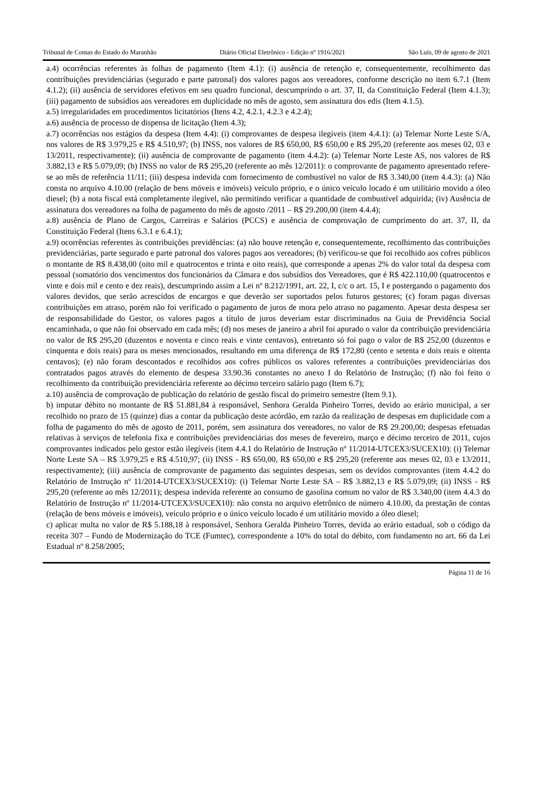Tribunal de Contas do Estado do Maranhão Diário Oficial Eletrônico - Edição nº 1916/2021 São Luís, 09 de agosto de 2021
a.4) ocorrências referentes às folhas de pagamento (Item 4.1): (i) ausência de retenção e, consequentemente, recolhimento das contribuições previdenciárias (segurado e parte patronal) dos valores pagos aos vereadores, conforme descrição no item 6.7.1 (Item 4.1.2); (ii) ausência de servidores efetivos em seu quadro funcional, descumprindo o art. 37, II, da Constituição Federal (Item 4.1.3); (iii) pagamento de subsídios aos vereadores em duplicidade no mês de agosto, sem assinatura dos edis (Item 4.1.5).
a.5) irregularidades em procedimentos licitatórios (Itens 4.2, 4.2.1, 4.2.3 e 4.2.4);
a.6) ausência de processo de dispensa de licitação (Item 4.3);
a.7) ocorrências nos estágios da despesa (Item 4.4): (i) comprovantes de despesa ilegíveis (item 4.4.1): (a) Telemar Norte Leste S/A, nos valores de R$ 3.979,25 e R$ 4.510,97; (b) INSS, nos valores de R$ 650,00, R$ 650,00 e R$ 295,20 (referente aos meses 02, 03 e 13/2011, respectivamente); (ii) ausência de comprovante de pagamento (item 4.4.2): (a) Telemar Norte Leste AS, nos valores de R$ 3.882,13 e R$ 5.079,09; (b) INSS no valor de R$ 295,20 (referente ao mês 12/2011): o comprovante de pagamento apresentado refere-se ao mês de referência 11/11; (iii) despesa indevida com fornecimento de combustível no valor de R$ 3.340,00 (item 4.4.3): (a) Não consta no arquivo 4.10.00 (relação de bens móveis e imóveis) veículo próprio, e o único veículo locado é um utilitário movido a óleo diesel; (b) a nota fiscal está completamente ilegível, não permitindo verificar a quantidade de combustível adquirida; (iv) Ausência de assinatura dos vereadores na folha de pagamento do mês de agosto /2011 – R$ 29.200,00 (item 4.4.4);
a.8) ausência de Plano de Cargos, Carreiras e Salários (PCCS) e ausência de comprovação de cumprimento do art. 37, II, da Constituição Federal (Itens 6.3.1 e 6.4.1);
a.9) ocorrências referentes às contribuições previdências: (a) não houve retenção e, consequentemente, recolhimento das contribuições previdenciárias, parte segurado e parte patronal dos valores pagos aos vereadores; (b) verificou-se que foi recolhido aos cofres públicos o montante de R$ 8.438,00 (oito mil e quatrocentos e trinta e oito reais), que corresponde a apenas 2% do valor total da despesa com pessoal (somatório dos vencimentos dos funcionários da Câmara e dos subsídios dos Vereadores, que é R$ 422.110,00 (quatrocentos e vinte e dois mil e cento e dez reais), descumprindo assim a Lei nº 8.212/1991, art. 22, I, c/c o art. 15, I e postergando o pagamento dos valores devidos, que serão acrescidos de encargos e que deverão ser suportados pelos futuros gestores; (c) foram pagas diversas contribuições em atraso, porém não foi verificado o pagamento de juros de mora pelo atraso no pagamento. Apesar desta despesa ser de responsabilidade do Gestor, os valores pagos a título de juros deveriam estar discriminados na Guia de Previdência Social encaminhada, o que não foi observado em cada mês; (d) nos meses de janeiro a abril foi apurado o valor da contribuição previdenciária no valor de R$ 295,20 (duzentos e noventa e cinco reais e vinte centavos), entretanto só foi pago o valor de R$ 252,00 (duzentos e cinquenta e dois reais) para os meses mencionados, resultando em uma diferença de R$ 172,80 (cento e setenta e dois reais e oitenta centavos); (e) não foram descontados e recolhidos aos cofres públicos os valores referentes a contribuições previdenciárias dos contratados pagos através do elemento de despesa 33.90.36 constantes no anexo I do Relatório de Instrução; (f) não foi feito o recolhimento da contribuição previdenciária referente ao décimo terceiro salário pago (Item 6.7);
a.10) ausência de comprovação de publicação do relatório de gestão fiscal do primeiro semestre (Item 9.1).
b) imputar débito no montante de R$ 51.881,84 à responsável, Senhora Geralda Pinheiro Torres, devido ao erário municipal, a ser recolhido no prazo de 15 (quinze) dias a contar da publicação deste acórdão, em razão da realização de despesas em duplicidade com a folha de pagamento do mês de agosto de 2011, porém, sem assinatura dos vereadores, no valor de R$ 29.200,00; despesas efetuadas relativas à serviços de telefonia fixa e contribuições previdenciárias dos meses de fevereiro, março e décimo terceiro de 2011, cujos comprovantes indicados pelo gestor estão ilegíveis (item 4.4.1 do Relatório de Instrução nº 11/2014-UTCEX3/SUCEX10): (i) Telemar Norte Leste SA – R$ 3.979,25 e R$ 4.510,97; (ii) INSS - R$ 650,00, R$ 650,00 e R$ 295,20 (referente aos meses 02, 03 e 13/2011, respectivamente); (iii) ausência de comprovante de pagamento das seguintes despesas, sem os devidos comprovantes (item 4.4.2 do Relatório de Instrução nº 11/2014-UTCEX3/SUCEX10): (i) Telemar Norte Leste SA – R$ 3.882,13 e R$ 5.079,09; (ii) INSS - R$ 295,20 (referente ao mês 12/2011); despesa indevida referente ao consumo de gasolina comum no valor de R$ 3.340,00 (item 4.4.3 do Relatório de Instrução nº 11/2014-UTCEX3/SUCEX10): não consta no arquivo eletrônico de número 4.10.00, da prestação de contas (relação de bens móveis e imóveis), veículo próprio e o único veículo locado é um utilitário movido a óleo diesel;
c) aplicar multa no valor de R$ 5.188,18 à responsável, Senhora Geralda Pinheiro Torres, devida ao erário estadual, sob o código da receita 307 – Fundo de Modernização do TCE (Fumtec), correspondente a 10% do total do débito, com fundamento no art. 66 da Lei Estadual nº 8.258/2005;
Página 11 de 16